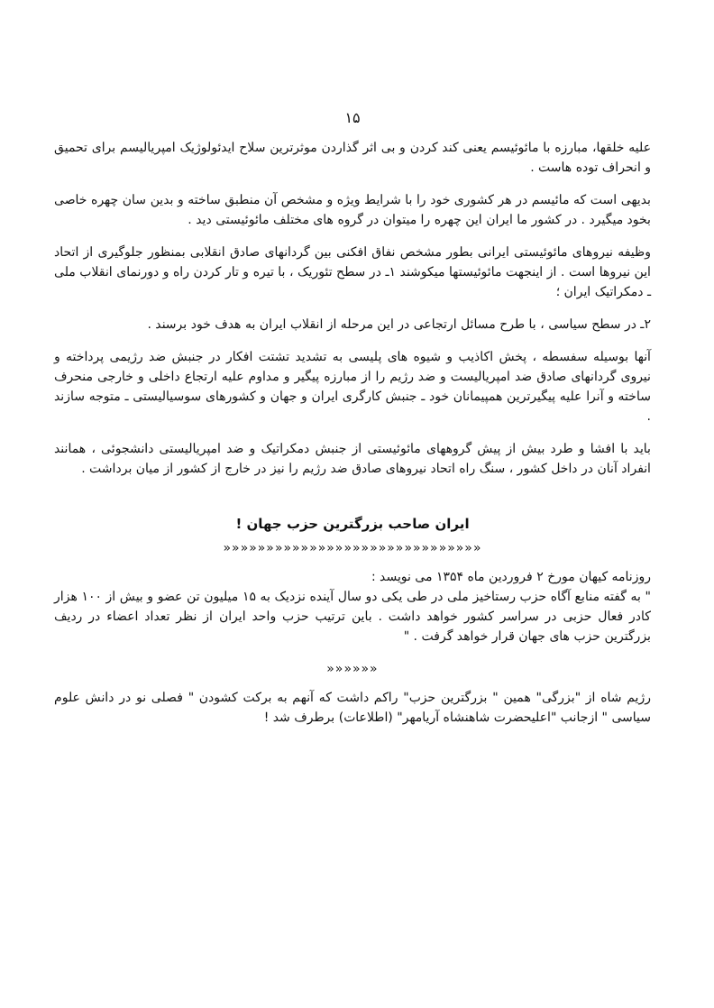۱۵
علیه خلقها، مبارزه با مائوئیسم یعنی کند کردن و بی اثر گذاردن موثرترین سلاح ایدئولوژیک امپریالیسم برای تحمیق و انحراف توده هاست .
بدیهی است که مائیسم در هر کشوری خود را با شرایط ویژه و مشخص آن منطبق ساخته و بدین سان چهره خاصی بخود میگیرد . در کشور ما ایران این چهره را میتوان در گروه های مختلف مائوئیستی دید .
وظیفه نیروهای مائوئیستی ایرانی بطور مشخص نفاق افکنی بین گردانهای صادق انقلابی بمنظور جلوگیری از اتحاد این نیروها است . از اینجهت مائوئیستها میکوشند ۱ـ در سطح تئوریک ، با تیره و تار کردن راه و دورنمای انقلاب ملی ـ دمکراتیک ایران ؛
۲ـ در سطح سیاسی ، با طرح مسائل ارتجاعی در این مرحله از انقلاب ایران به هدف خود برسند .
آنها بوسیله سفسطه ، پخش اکاذیب و شیوه های پلیسی به تشدید تشتت افکار در جنبش ضد رژیمی پرداخته و نیروی گردانهای صادق ضد امپریالیست و ضد رژیم را از مبارزه پیگیر و مداوم علیه ارتجاع داخلی و خارجی منحرف ساخته و آنرا علیه پیگیرترین همپیمانان خود ـ جنبش کارگری ایران و جهان و کشورهای سوسیالیستی ـ متوجه سازند .
باید با افشا و طرد بیش از پیش گروههای مائوئیستی از جنبش دمکراتیک و ضد امپریالیستی دانشجوئی ، همانند انفراد آنان در داخل کشور ، سنگ راه اتحاد نیروهای صادق ضد رژیم را نیز در خارج از کشور از میان برداشت .
ایران صاحب بزرگترین حزب جهان !
««««««««««««««««««««««««««««««
روزنامه کیهان مورخ ۲ فروردین ماه ۱۳۵۴ می نویسد :
" به گفته منابع آگاه حزب رستاخیز ملی در طی یکی دو سال آینده نزدیک به ۱۵ میلیون تن عضو و بیش از ۱۰۰ هزار کادر فعال حزبی در سراسر کشور خواهد داشت . باین ترتیب حزب واحد ایران از نظر تعداد اعضاء در ردیف بزرگترین حزب های جهان قرار خواهد گرفت . "
««««««
رژیم شاه از "بزرگی" همین " بزرگترین حزب" راکم داشت که آنهم به برکت کشودن " فصلی نو در دانش علوم سیاسی " ازجانب "اعلیحضرت شاهنشاه آریامهر" (اطلاعات) برطرف شد !